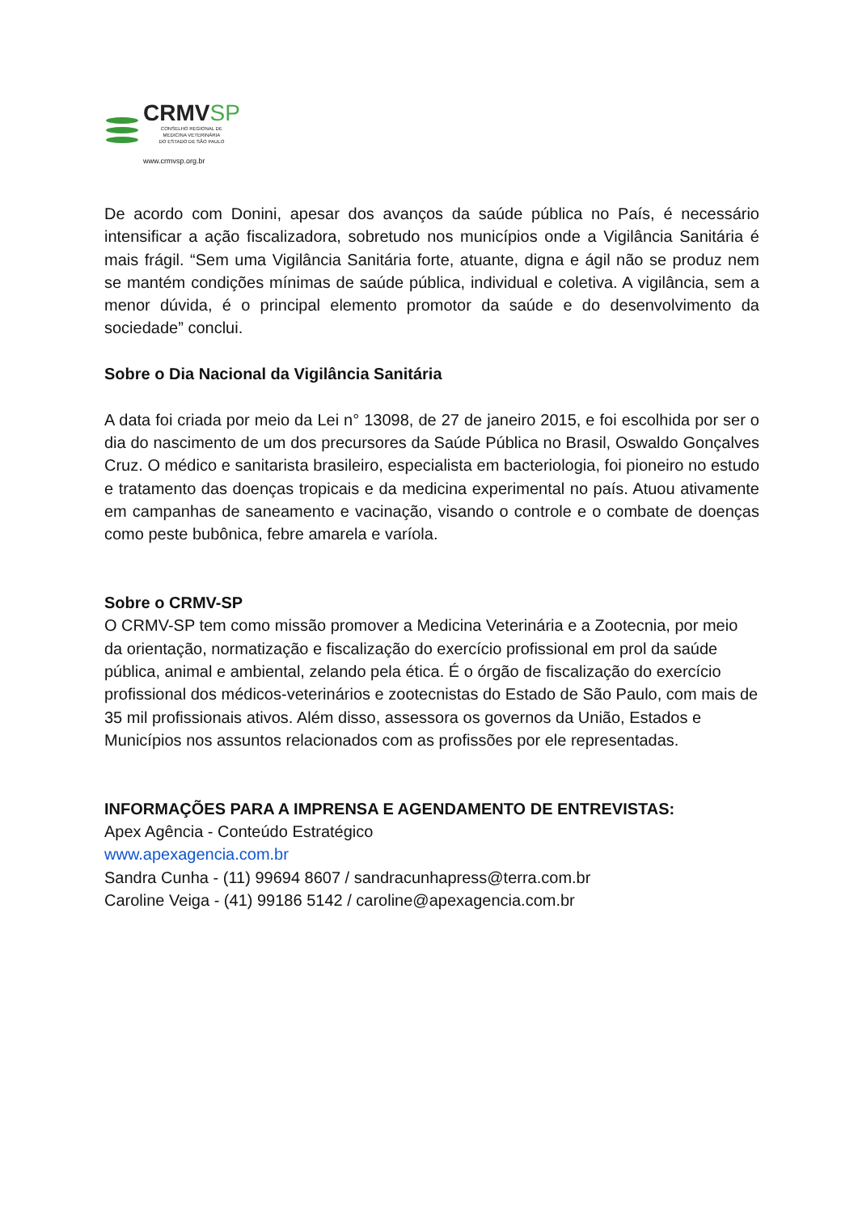CRMVSP
CONSELHO REGIONAL DE
MEDICINA VETERINÁRIA
DO ESTADO DE SÃO PAULO
www.crmvsp.org.br
De acordo com Donini, apesar dos avanços da saúde pública no País, é necessário intensificar a ação fiscalizadora, sobretudo nos municípios onde a Vigilância Sanitária é mais frágil. “Sem uma Vigilância Sanitária forte, atuante, digna e ágil não se produz nem se mantém condições mínimas de saúde pública, individual e coletiva. A vigilância, sem a menor dúvida, é o principal elemento promotor da saúde e do desenvolvimento da sociedade” conclui.
Sobre o Dia Nacional da Vigilância Sanitária
A data foi criada por meio da Lei n° 13098, de 27 de janeiro 2015, e foi escolhida por ser o dia do nascimento de um dos precursores da Saúde Pública no Brasil, Oswaldo Gonçalves Cruz. O médico e sanitarista brasileiro, especialista em bacteriologia, foi pioneiro no estudo e tratamento das doenças tropicais e da medicina experimental no país. Atuou ativamente em campanhas de saneamento e vacinação, visando o controle e o combate de doenças como peste bubônica, febre amarela e varíola.
Sobre o CRMV-SP
O CRMV-SP tem como missão promover a Medicina Veterinária e a Zootecnia, por meio da orientação, normatização e fiscalização do exercício profissional em prol da saúde pública, animal e ambiental, zelando pela ética. É o órgão de fiscalização do exercício profissional dos médicos-veterinários e zootecnistas do Estado de São Paulo, com mais de 35 mil profissionais ativos. Além disso, assessora os governos da União, Estados e Municípios nos assuntos relacionados com as profissões por ele representadas.
INFORMAÇÕES PARA A IMPRENSA E AGENDAMENTO DE ENTREVISTAS:
Apex Agência - Conteúdo Estratégico
www.apexagencia.com.br
Sandra Cunha - (11) 99694 8607 / sandracunhapress@terra.com.br
Caroline Veiga - (41) 99186 5142 / caroline@apexagencia.com.br